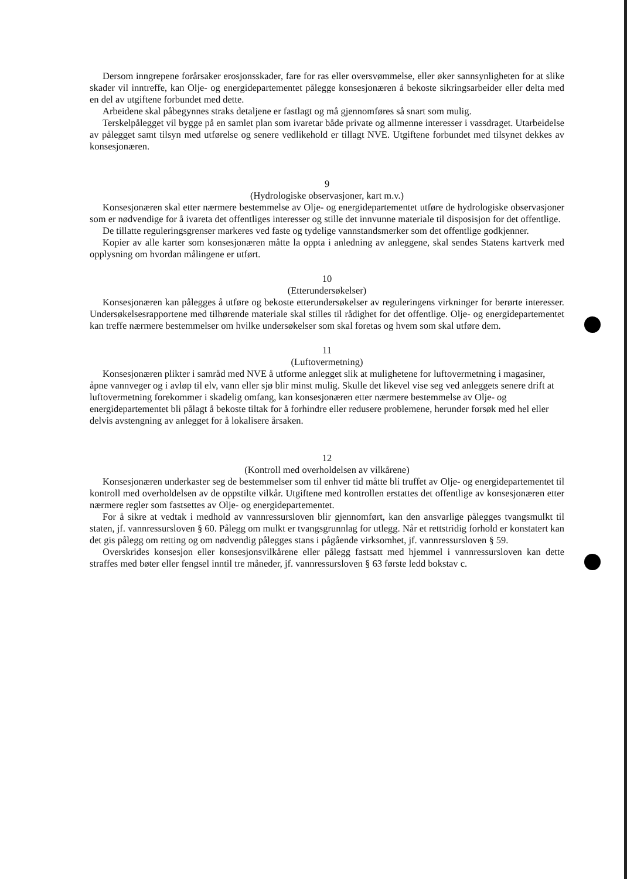Dersom inngrepene forårsaker erosjonsskader, fare for ras eller oversvømmelse, eller øker sannsynligheten for at slike skader vil inntreffe, kan Olje- og energidepartementet pålegge konsesjonæren å bekoste sikringsarbeider eller delta med en del av utgiftene forbundet med dette.
Arbeidene skal påbegynnes straks detaljene er fastlagt og må gjennomføres så snart som mulig.
Terskelpålegget vil bygge på en samlet plan som ivaretar både private og allmenne interesser i vassdraget. Utarbeidelse av pålegget samt tilsyn med utførelse og senere vedlikehold er tillagt NVE. Utgiftene forbundet med tilsynet dekkes av konsesjonæren.
9
(Hydrologiske observasjoner, kart m.v.)
Konsesjonæren skal etter nærmere bestemmelse av Olje- og energidepartementet utføre de hydrologiske observasjoner som er nødvendige for å ivareta det offentliges interesser og stille det innvunne materiale til disposisjon for det offentlige.
De tillatte reguleringsgrenser markeres ved faste og tydelige vannstandsmerker som det offentlige godkjenner.
Kopier av alle karter som konsesjonæren måtte la oppta i anledning av anleggene, skal sendes Statens kartverk med opplysning om hvordan målingene er utført.
10
(Etterundersøkelser)
Konsesjonæren kan pålegges å utføre og bekoste etterundersøkelser av reguleringens virkninger for berørte interesser. Undersøkelsesrapportene med tilhørende materiale skal stilles til rådighet for det offentlige. Olje- og energidepartementet kan treffe nærmere bestemmelser om hvilke undersøkelser som skal foretas og hvem som skal utføre dem.
11
(Luftovermetning)
Konsesjonæren plikter i samråd med NVE å utforme anlegget slik at mulighetene for luftovermetning i magasiner, åpne vannveger og i avløp til elv, vann eller sjø blir minst mulig. Skulle det likevel vise seg ved anleggets senere drift at luftovermetning forekommer i skadelig omfang, kan konsesjonæren etter nærmere bestemmelse av Olje- og energidepartementet bli pålagt å bekoste tiltak for å forhindre eller redusere problemene, herunder forsøk med hel eller delvis avstengning av anlegget for å lokalisere årsaken.
12
(Kontroll med overholdelsen av vilkårene)
Konsesjonæren underkaster seg de bestemmelser som til enhver tid måtte bli truffet av Olje- og energidepartementet til kontroll med overholdelsen av de oppstilte vilkår. Utgiftene med kontrollen erstattes det offentlige av konsesjonæren etter nærmere regler som fastsettes av Olje- og energidepartementet.
For å sikre at vedtak i medhold av vannressursloven blir gjennomført, kan den ansvarlige pålegges tvangsmulkt til staten, jf. vannressursloven § 60. Pålegg om mulkt er tvangsgrunnlag for utlegg. Når et rettstridig forhold er konstatert kan det gis pålegg om retting og om nødvendig pålegges stans i pågående virksomhet, jf. vannressursloven § 59.
Overskrides konsesjon eller konsesjonsvilkårene eller pålegg fastsatt med hjemmel i vannressursloven kan dette straffes med bøter eller fengsel inntil tre måneder, jf. vannressursloven § 63 første ledd bokstav c.